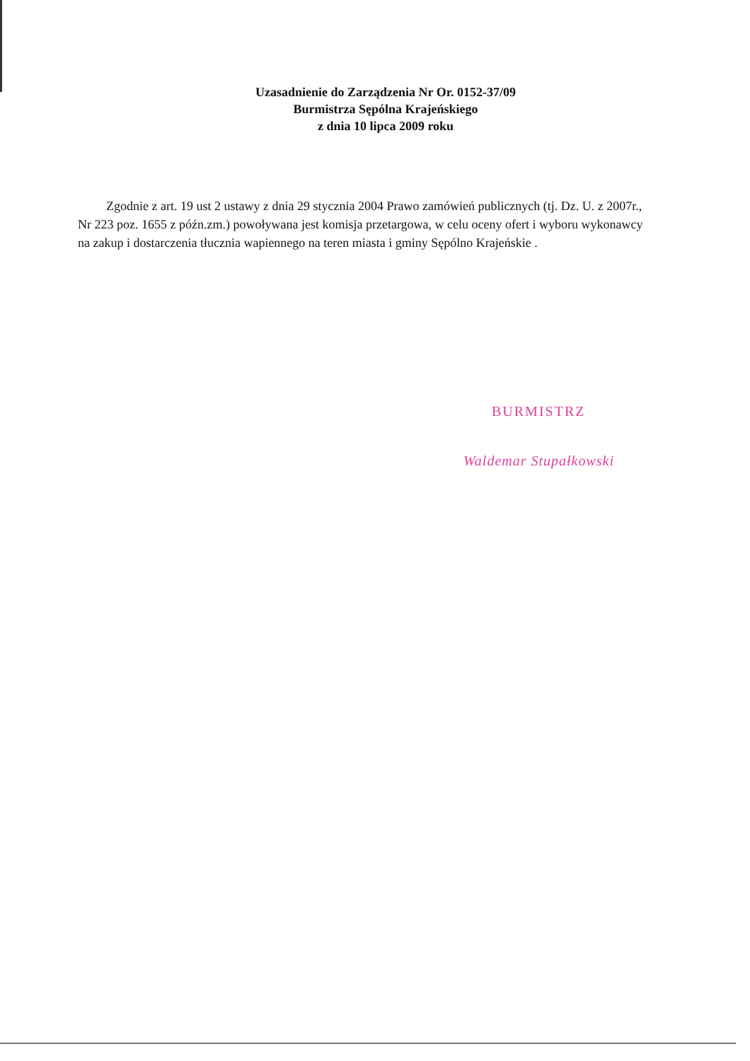Uzasadnienie do Zarządzenia Nr Or. 0152-37/09
Burmistrza Sępólna Krajeńskiego
z dnia 10 lipca 2009 roku
Zgodnie z art. 19 ust 2 ustawy z dnia 29 stycznia 2004 Prawo zamówień publicznych (tj. Dz. U. z 2007r., Nr 223 poz. 1655 z późn.zm.) powoływana jest komisja przetargowa, w celu oceny ofert i wyboru wykonawcy na zakup i dostarczenia tłucznia wapiennego na teren miasta i gminy Sępólno Krajeńskie .
BURMISTRZ
Waldemar Stupałkowski